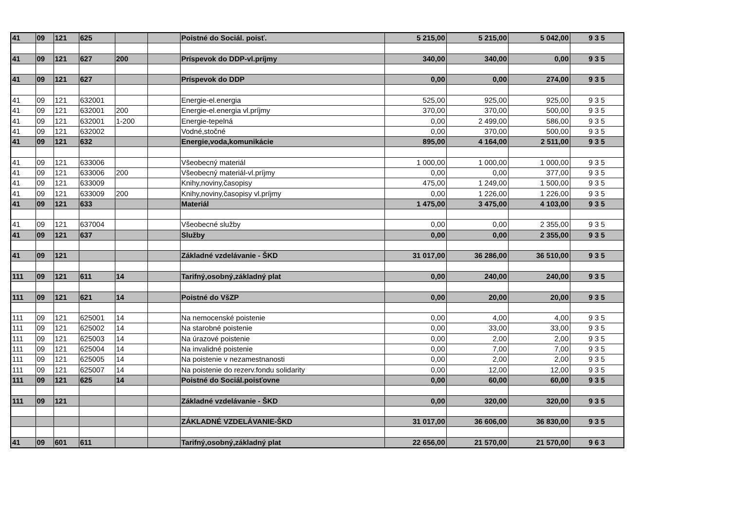| 41 | 09 | 121 | 625 | | | Poistné do Sociál. poisť. | 5 215,00 | 5 215,00 | 5 042,00 | 9 3 5 |
| 41 | 09 | 121 | 627 | 200 | | Príspevok do DDP-vl.príjmy | 340,00 | 340,00 | 0,00 | 9 3 5 |
| 41 | 09 | 121 | 627 | | | Príspevok do DDP | 0,00 | 0,00 | 274,00 | 9 3 5 |
| 41 | 09 | 121 | 632001 | | | Energie-el.energia | 525,00 | 925,00 | 925,00 | 9 3 5 |
| 41 | 09 | 121 | 632001 | 200 | | Energie-el.energia vl.príjmy | 370,00 | 370,00 | 500,00 | 9 3 5 |
| 41 | 09 | 121 | 632001 | 1-200 | | Energie-tepelná | 0,00 | 2 499,00 | 586,00 | 9 3 5 |
| 41 | 09 | 121 | 632002 | | | Vodné,stočné | 0,00 | 370,00 | 500,00 | 9 3 5 |
| 41 | 09 | 121 | 632 | | | Energie,voda,komunikácie | 895,00 | 4 164,00 | 2 511,00 | 9 3 5 |
| 41 | 09 | 121 | 633006 | | | Všeobecný materiál | 1 000,00 | 1 000,00 | 1 000,00 | 9 3 5 |
| 41 | 09 | 121 | 633006 | 200 | | Všeobecný materiál-vl.príjmy | 0,00 | 0,00 | 377,00 | 9 3 5 |
| 41 | 09 | 121 | 633009 | | | Knihy,noviny,časopisy | 475,00 | 1 249,00 | 1 500,00 | 9 3 5 |
| 41 | 09 | 121 | 633009 | 200 | | Knihy,noviny,časopisy vl.príjmy | 0,00 | 1 226,00 | 1 226,00 | 9 3 5 |
| 41 | 09 | 121 | 633 | | | Materiál | 1 475,00 | 3 475,00 | 4 103,00 | 9 3 5 |
| 41 | 09 | 121 | 637004 | | | Všeobecné služby | 0,00 | 0,00 | 2 355,00 | 9 3 5 |
| 41 | 09 | 121 | 637 | | | Služby | 0,00 | 0,00 | 2 355,00 | 9 3 5 |
| 41 | 09 | 121 | | | | Základné vzdelávanie - ŠKD | 31 017,00 | 36 286,00 | 36 510,00 | 9 3 5 |
| 111 | 09 | 121 | 611 | 14 | | Tarifný,osobný,základný plat | 0,00 | 240,00 | 240,00 | 9 3 5 |
| 111 | 09 | 121 | 621 | 14 | | Poistné do VšZP | 0,00 | 20,00 | 20,00 | 9 3 5 |
| 111 | 09 | 121 | 625001 | 14 | | Na nemocenské poistenie | 0,00 | 4,00 | 4,00 | 9 3 5 |
| 111 | 09 | 121 | 625002 | 14 | | Na starobné poistenie | 0,00 | 33,00 | 33,00 | 9 3 5 |
| 111 | 09 | 121 | 625003 | 14 | | Na úrazové poistenie | 0,00 | 2,00 | 2,00 | 9 3 5 |
| 111 | 09 | 121 | 625004 | 14 | | Na invalidné poistenie | 0,00 | 7,00 | 7,00 | 9 3 5 |
| 111 | 09 | 121 | 625005 | 14 | | Na poistenie v nezamestnanosti | 0,00 | 2,00 | 2,00 | 9 3 5 |
| 111 | 09 | 121 | 625007 | 14 | | Na poistenie do rezerv.fondu solidarity | 0,00 | 12,00 | 12,00 | 9 3 5 |
| 111 | 09 | 121 | 625 | 14 | | Poistné do Sociál.poisťovne | 0,00 | 60,00 | 60,00 | 9 3 5 |
| 111 | 09 | 121 | | | | Základné vzdelávanie - ŠKD | 0,00 | 320,00 | 320,00 | 9 3 5 |
| | | | | | | ZÁKLADNÉ VZDELÁVANIE-ŠKD | 31 017,00 | 36 606,00 | 36 830,00 | 9 3 5 |
| 41 | 09 | 601 | 611 | | | Tarifný,osobný,základný plat | 22 656,00 | 21 570,00 | 21 570,00 | 9 6 3 |